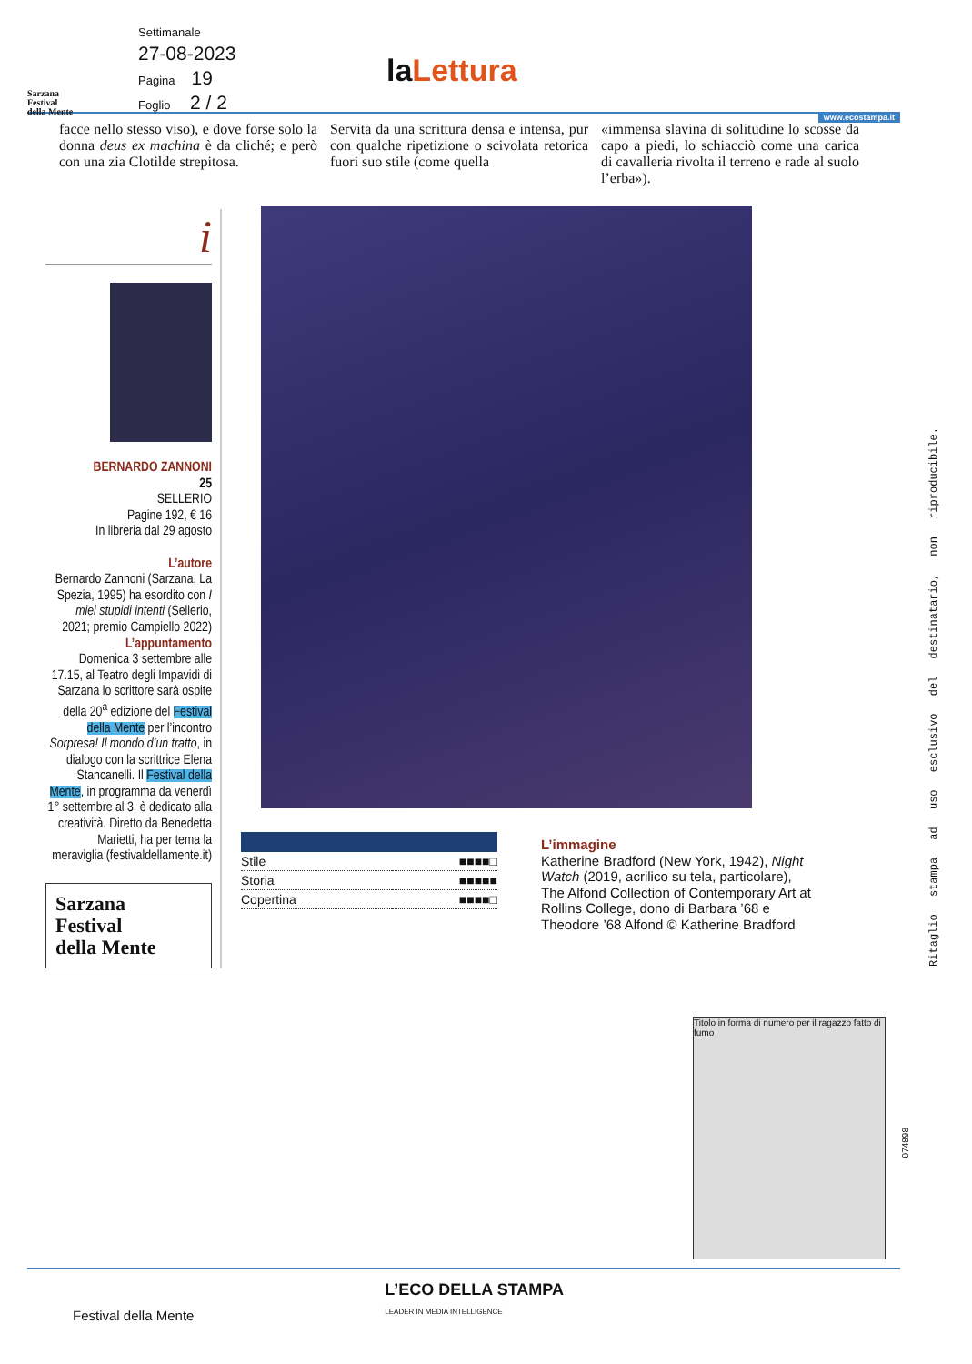Sarzana
Festival
della Mente
Settimanale
27-08-2023
Pagina 19
Foglio 2 / 2
la Lettura
www.ecostampa.it
facce nello stesso viso), e dove forse solo la donna deus ex machina è da cliché; e però con una zia Clotilde strepitosa.
Servita da una scrittura densa e intensa, pur con qualche ripetizione o scivolata retorica fuori suo stile (come quella
«immensa slavina di solitudine lo scosse da capo a piedi, lo schiacciò come una carica di cavalleria rivolta il terreno e rade al suolo l’erba»).
i
BERNARDO ZANNONI
25
SELLERIO
Pagine 192, € 16
In libreria dal 29 agosto
L’autore
Bernardo Zannoni (Sarzana, La Spezia, 1995) ha esordito con I miei stupidi intenti (Sellerio, 2021; premio Campiello 2022)
L’appuntamento
Domenica 3 settembre alle 17.15, al Teatro degli Impavidi di Sarzana lo scrittore sarà ospite della 20<sup>a</sup> edizione del Festival della Mente per l’incontro Sorpresa! Il mondo d’un tratto, in dialogo con la scrittrice Elena Stancanelli. Il Festival della Mente, in programma da venerdì 1° settembre al 3, è dedicato alla creatività. Diretto da Benedetta Marietti, ha per tema la meraviglia (festivaldellamente.it)
Sarzana
Festival
della Mente
| Stile | ■■■■□ |
| Storia | ■■■■■ |
| Copertina | ■■■■□ |
L’immagine
Katherine Bradford (New York, 1942), Night Watch (2019, acrilico su tela, particolare), The Alfond Collection of Contemporary Art at Rollins College, dono di Barbara ’68 e Theodore ’68 Alfond © Katherine Bradford
Titolo in forma di numero per il ragazzo fatto di fumo
Ritaglio stampa ad uso esclusivo del destinatario, non riproducibile.
074898
Festival della Mente L’ECO DELLA STAMPA
LEADER IN MEDIA INTELLIGENCE